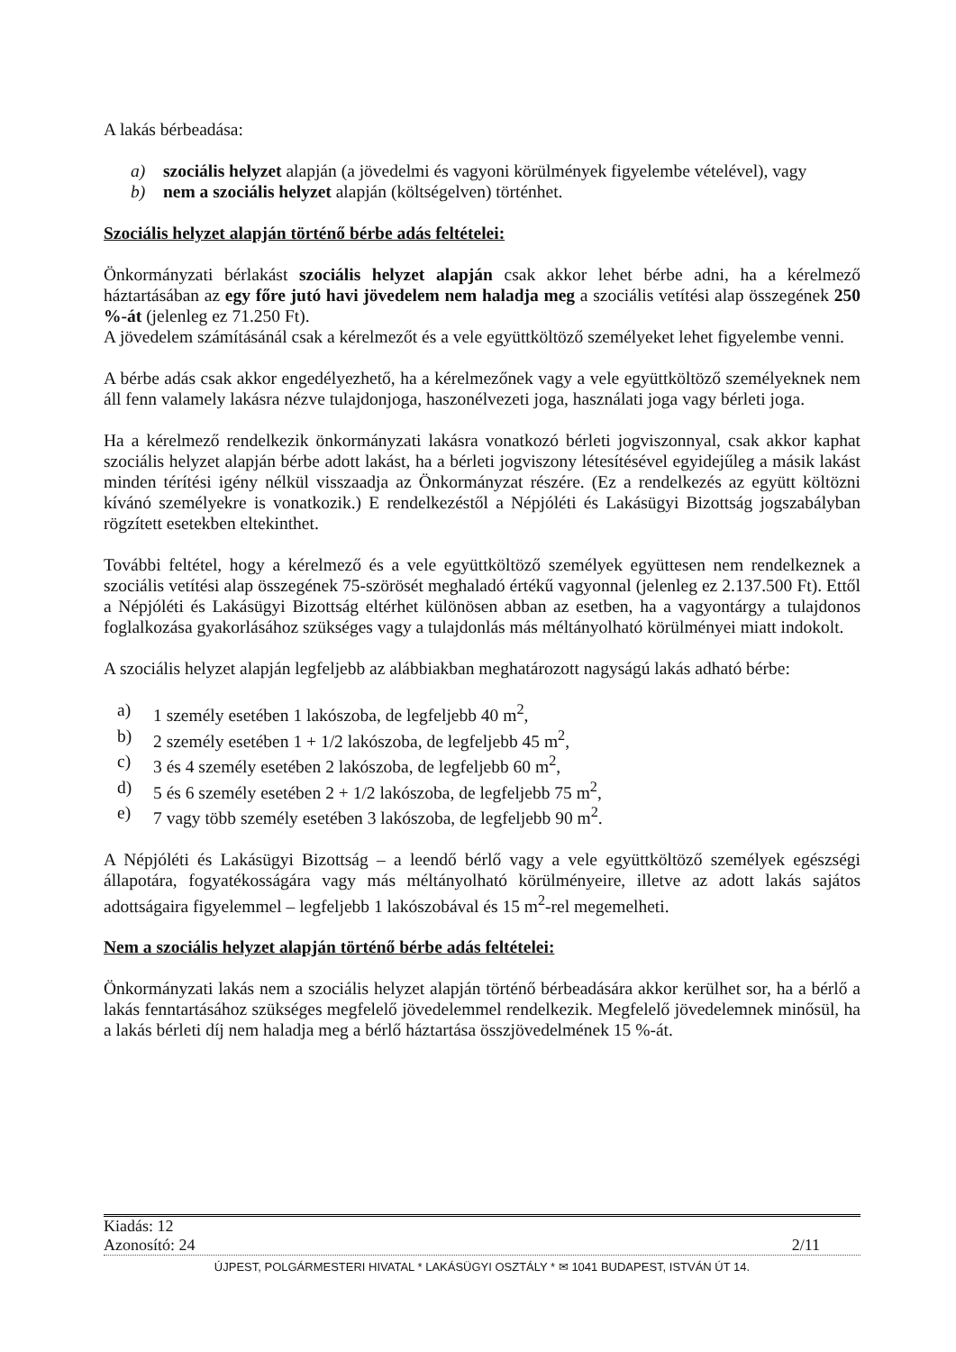A lakás bérbeadása:
a) szociális helyzet alapján (a jövedelmi és vagyoni körülmények figyelembe vételével), vagy
b) nem a szociális helyzet alapján (költségelven) történhet.
Szociális helyzet alapján történő bérbe adás feltételei:
Önkormányzati bérlakást szociális helyzet alapján csak akkor lehet bérbe adni, ha a kérelmező háztartásában az egy főre jutó havi jövedelem nem haladja meg a szociális vetítési alap összegének 250 %-át (jelenleg ez 71.250 Ft).
A jövedelem számításánál csak a kérelmezőt és a vele együttköltöző személyeket lehet figyelembe venni.
A bérbe adás csak akkor engedélyezhető, ha a kérelmezőnek vagy a vele együttköltöző személyeknek nem áll fenn valamely lakásra nézve tulajdonjoga, haszonélvezeti joga, használati joga vagy bérleti joga.
Ha a kérelmező rendelkezik önkormányzati lakásra vonatkozó bérleti jogviszonnyal, csak akkor kaphat szociális helyzet alapján bérbe adott lakást, ha a bérleti jogviszony létesítésével egyidejűleg a másik lakást minden térítési igény nélkül visszaadja az Önkormányzat részére. (Ez a rendelkezés az együtt költözni kívánó személyekre is vonatkozik.) E rendelkezéstől a Népjóléti és Lakásügyi Bizottság jogszabályban rögzített esetekben eltekinthet.
További feltétel, hogy a kérelmező és a vele együttköltöző személyek együttesen nem rendelkeznek a szociális vetítési alap összegének 75-szörösét meghaladó értékű vagyonnal (jelenleg ez 2.137.500 Ft). Ettől a Népjóléti és Lakásügyi Bizottság eltérhet különösen abban az esetben, ha a vagyontárgy a tulajdonos foglalkozása gyakorlásához szükséges vagy a tulajdonlás más méltányolható körülményei miatt indokolt.
A szociális helyzet alapján legfeljebb az alábbiakban meghatározott nagyságú lakás adható bérbe:
a) 1 személy esetében 1 lakószoba, de legfeljebb 40 m<sup>2</sup>,
b) 2 személy esetében 1 + 1/2 lakószoba, de legfeljebb 45 m<sup>2</sup>,
c) 3 és 4 személy esetében 2 lakószoba, de legfeljebb 60 m<sup>2</sup>,
d) 5 és 6 személy esetében 2 + 1/2 lakószoba, de legfeljebb 75 m<sup>2</sup>,
e) 7 vagy több személy esetében 3 lakószoba, de legfeljebb 90 m<sup>2</sup>.
A Népjóléti és Lakásügyi Bizottság – a leendő bérlő vagy a vele együttköltöző személyek egészségi állapotára, fogyatékosságára vagy más méltányolható körülményeire, illetve az adott lakás sajátos adottságaira figyelemmel – legfeljebb 1 lakószobával és 15 m<sup>2</sup>-rel megemelheti.
Nem a szociális helyzet alapján történő bérbe adás feltételei:
Önkormányzati lakás nem a szociális helyzet alapján történő bérbeadására akkor kerülhet sor, ha a bérlő a lakás fenntartásához szükséges megfelelő jövedelemmel rendelkezik. Megfelelő jövedelemnek minősül, ha a lakás bérleti díj nem haladja meg a bérlő háztartása összjövedelmének 15 %-át.
Kiadás: 12
Azonosító: 24 2/11
ÚJPEST, POLGÁRMESTERI HIVATAL * LAKÁSÜGYI OSZTÁLY * ✉ 1041 BUDAPEST, ISTVÁN ÚT 14.